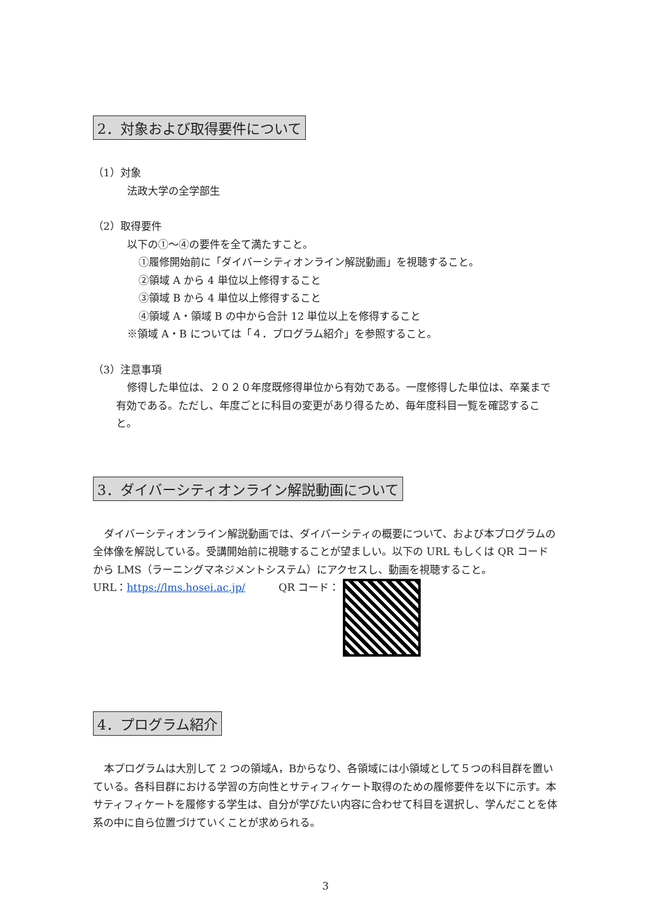2．対象および取得要件について
（1）対象
法政大学の全学部生
（2）取得要件
以下の①～④の要件を全て満たすこと。
①履修開始前に「ダイバーシティオンライン解説動画」を視聴すること。
②領域 A から 4 単位以上修得すること
③領域 B から 4 単位以上修得すること
④領域 A・領域 B の中から合計 12 単位以上を修得すること
※領域 A・B については「４．プログラム紹介」を参照すること。
（3）注意事項
修得した単位は、２０２０年度既修得単位から有効である。一度修得した単位は、卒業まで有効である。ただし、年度ごとに科目の変更があり得るため、毎年度科目一覧を確認すること。
3．ダイバーシティオンライン解説動画について
ダイバーシティオンライン解説動画では、ダイバーシティの概要について、および本プログラムの全体像を解説している。受講開始前に視聴することが望ましい。以下の URL もしくは QR コードから LMS（ラーニングマネジメントシステム）にアクセスし、動画を視聴すること。
URL：https://lms.hosei.ac.jp/ QR コード：
4．プログラム紹介
本プログラムは大別して 2 つの領域A，Bからなり、各領域には小領域として５つの科目群を置いている。各科目群における学習の方向性とサティフィケート取得のための履修要件を以下に示す。本サティフィケートを履修する学生は、自分が学びたい内容に合わせて科目を選択し、学んだことを体系の中に自ら位置づけていくことが求められる。
3